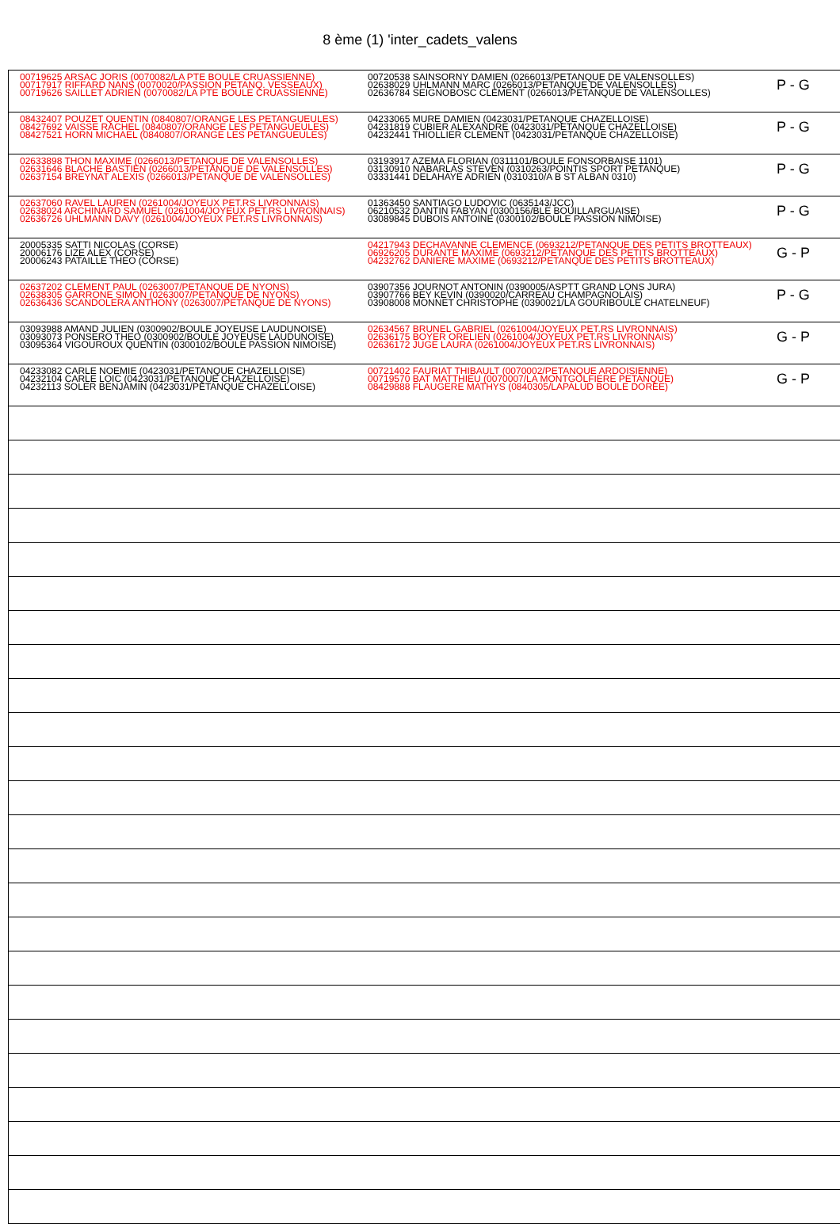8 ème (1) 'inter_cadets_valens
| 00719625 ARSAC JORIS (0070082/LA PTE BOULE CRUASSIENNE) 00717917 RIFFARD NANS (0070020/PASSION PETANQ. VESSEAUX) 00719626 SAILLET ADRIEN (0070082/LA PTE BOULE CRUASSIENNE) | 00720538 SAINSORNY DAMIEN (0266013/PETANQUE DE VALENSOLLES) 02638029 UHLMANN MARC (0266013/PETANQUE DE VALENSOLLES) 02636784 SEIGNOBOSC CLEMENT (0266013/PETANQUE DE VALENSOLLES) | P - G |
| 08432407 POUZET QUENTIN (0840807/ORANGE LES PETANGUEULES) 08427692 VAISSE RACHEL (0840807/ORANGE LES PETANGUEULES) 08427521 HORN MICHAEL (0840807/ORANGE LES PETANGUEULES) | 04233065 MURE DAMIEN (0423031/PETANQUE CHAZELLOISE) 04231819 CUBIER ALEXANDRE (0423031/PETANQUE CHAZELLOISE) 04232441 THIOLLIER CLEMENT (0423031/PETANQUE CHAZELLOISE) | P - G |
| 02633898 THON MAXIME (0266013/PETANQUE DE VALENSOLLES) 02631646 BLACHE BASTIEN (0266013/PETANQUE DE VALENSOLLES) 02637154 BREYNAT ALEXIS (0266013/PETANQUE DE VALENSOLLES) | 03193917 AZEMA FLORIAN (0311101/BOULE FONSORBAISE 1101) 03130910 NABARLAS STEVEN (0310263/POINTIS SPORT PETANQUE) 03331441 DELAHAYE ADRIEN (0310310/A B ST ALBAN 0310) | P - G |
| 02637060 RAVEL LAUREN (0261004/JOYEUX PET.RS LIVRONNAIS) 02638024 ARCHINARD SAMUEL (0261004/JOYEUX PET.RS LIVRONNAIS) 02636726 UHLMANN DAVY (0261004/JOYEUX PET.RS LIVRONNAIS) | 01363450 SANTIAGO LUDOVIC (0635143/JCC) 06210532 DANTIN FABYAN (0300156/BLE BOUILLARGUAISE) 03089845 DUBOIS ANTOINE (0300102/BOULE PASSION NIMOISE) | P - G |
| 20005335 SATTI NICOLAS (CORSE) 20006176 LIZE ALEX (CORSE) 20006243 PATAILLE THEO (CORSE) | 04217943 DECHAVANNE CLEMENCE (0693212/PETANQUE DES PETITS BROTTEAUX) 06926205 DURANTE MAXIME (0693212/PETANQUE DES PETITS BROTTEAUX) 04232762 DANIERE MAXIME (0693212/PETANQUE DES PETITS BROTTEAUX) | G - P |
| 02637202 CLEMENT PAUL (0263007/PETANQUE DE NYONS) 02638305 GARRONE SIMON (0263007/PETANQUE DE NYONS) 02636436 SCANDOLERA ANTHONY (0263007/PETANQUE DE NYONS) | 03907356 JOURNOT ANTONIN (0390005/ASPTT GRAND LONS JURA) 03907766 BEY KEVIN (0390020/CARREAU CHAMPAGNOLAIS) 03908008 MONNET CHRISTOPHE (0390021/LA GOURIBOULE CHATELNEUF) | P - G |
| 03093988 AMAND JULIEN (0300902/BOULE JOYEUSE LAUDUNOISE) 03093073 PONSERO THEO (0300902/BOULE JOYEUSE LAUDUNOISE) 03095364 VIGOUROUX QUENTIN (0300102/BOULE PASSION NIMOISE) | 02634567 BRUNEL GABRIEL (0261004/JOYEUX PET.RS LIVRONNAIS) 02636175 BOYER ORELIEN (0261004/JOYEUX PET.RS LIVRONNAIS) 02636172 JUGE LAURA (0261004/JOYEUX PET.RS LIVRONNAIS) | G - P |
| 04233082 CARLE NOEMIE (0423031/PETANQUE CHAZELLOISE) 04232104 CARLE LOIC (0423031/PETANQUE CHAZELLOISE) 04232113 SOLER BENJAMIN (0423031/PETANQUE CHAZELLOISE) | 00721402 FAURIAT THIBAULT (0070002/PETANQUE ARDOISIENNE) 00719570 BAT MATTHIEU (0070007/LA MONTGOLFIERE PETANQUE) 08429888 FLAUGERE MATHYS (0840305/LAPALUD BOULE DOREE) | G - P |